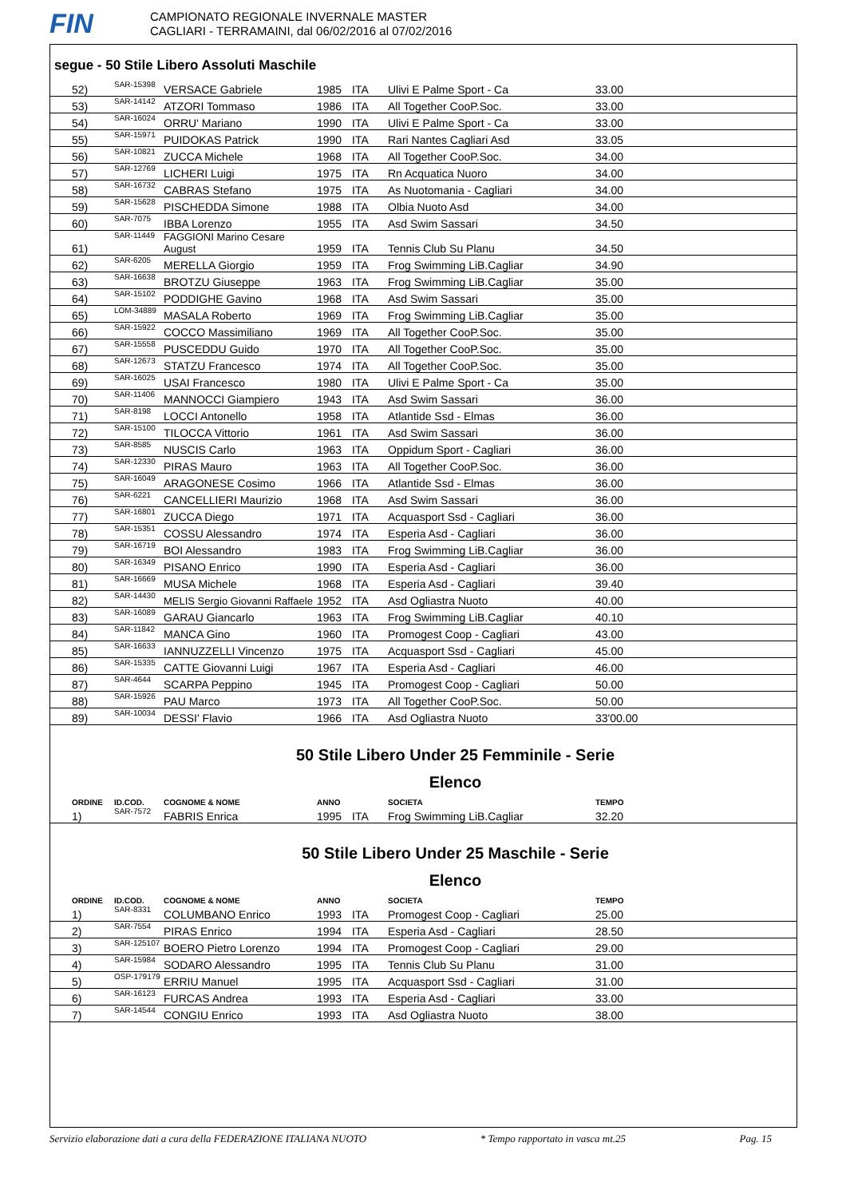FIN
CAMPIONATO REGIONALE INVERNALE MASTER
CAGLIARI - TERRAMAINI, dal 06/02/2016 al 07/02/2016
segue - 50 Stile Libero Assoluti Maschile
| 52) | SAR-15398 | VERSACE Gabriele | 1985 | ITA | Ulivi E Palme Sport - Ca | 33.00 |
| 53) | SAR-14142 | ATZORI Tommaso | 1986 | ITA | All Together CooP.Soc. | 33.00 |
| 54) | SAR-16024 | ORRU' Mariano | 1990 | ITA | Ulivi E Palme Sport - Ca | 33.00 |
| 55) | SAR-15971 | PUIDOKAS Patrick | 1990 | ITA | Rari Nantes Cagliari Asd | 33.05 |
| 56) | SAR-10821 | ZUCCA Michele | 1968 | ITA | All Together CooP.Soc. | 34.00 |
| 57) | SAR-12769 | LICHERI Luigi | 1975 | ITA | Rn Acquatica Nuoro | 34.00 |
| 58) | SAR-16732 | CABRAS Stefano | 1975 | ITA | As Nuotomania - Cagliari | 34.00 |
| 59) | SAR-15628 | PISCHEDDA Simone | 1988 | ITA | Olbia Nuoto Asd | 34.00 |
| 60) | SAR-7075 | IBBA Lorenzo | 1955 | ITA | Asd Swim Sassari | 34.50 |
| 61) | SAR-11449 | FAGGIONI Marino Cesare August | 1959 | ITA | Tennis Club Su Planu | 34.50 |
| 62) | SAR-6205 | MERELLA Giorgio | 1959 | ITA | Frog Swimming LiB.Cagliar | 34.90 |
| 63) | SAR-16638 | BROTZU Giuseppe | 1963 | ITA | Frog Swimming LiB.Cagliar | 35.00 |
| 64) | SAR-15102 | PODDIGHE Gavino | 1968 | ITA | Asd Swim Sassari | 35.00 |
| 65) | LOM-34889 | MASALA Roberto | 1969 | ITA | Frog Swimming LiB.Cagliar | 35.00 |
| 66) | SAR-15922 | COCCO Massimiliano | 1969 | ITA | All Together CooP.Soc. | 35.00 |
| 67) | SAR-15558 | PUSCEDDU Guido | 1970 | ITA | All Together CooP.Soc. | 35.00 |
| 68) | SAR-12673 | STATZU Francesco | 1974 | ITA | All Together CooP.Soc. | 35.00 |
| 69) | SAR-16025 | USAI Francesco | 1980 | ITA | Ulivi E Palme Sport - Ca | 35.00 |
| 70) | SAR-11406 | MANNOCCI Giampiero | 1943 | ITA | Asd Swim Sassari | 36.00 |
| 71) | SAR-8198 | LOCCI Antonello | 1958 | ITA | Atlantide Ssd - Elmas | 36.00 |
| 72) | SAR-15100 | TILOCCA Vittorio | 1961 | ITA | Asd Swim Sassari | 36.00 |
| 73) | SAR-8585 | NUSCIS Carlo | 1963 | ITA | Oppidum Sport - Cagliari | 36.00 |
| 74) | SAR-12330 | PIRAS Mauro | 1963 | ITA | All Together CooP.Soc. | 36.00 |
| 75) | SAR-16049 | ARAGONESE Cosimo | 1966 | ITA | Atlantide Ssd - Elmas | 36.00 |
| 76) | SAR-6221 | CANCELLIERI Maurizio | 1968 | ITA | Asd Swim Sassari | 36.00 |
| 77) | SAR-16801 | ZUCCA Diego | 1971 | ITA | Acquasport Ssd - Cagliari | 36.00 |
| 78) | SAR-15351 | COSSU Alessandro | 1974 | ITA | Esperia Asd - Cagliari | 36.00 |
| 79) | SAR-16719 | BOI Alessandro | 1983 | ITA | Frog Swimming LiB.Cagliar | 36.00 |
| 80) | SAR-16349 | PISANO Enrico | 1990 | ITA | Esperia Asd - Cagliari | 36.00 |
| 81) | SAR-16669 | MUSA Michele | 1968 | ITA | Esperia Asd - Cagliari | 39.40 |
| 82) | SAR-14430 | MELIS Sergio Giovanni Raffaele | 1952 | ITA | Asd Ogliastra Nuoto | 40.00 |
| 83) | SAR-16089 | GARAU Giancarlo | 1963 | ITA | Frog Swimming LiB.Cagliar | 40.10 |
| 84) | SAR-11842 | MANCA Gino | 1960 | ITA | Promogest Coop - Cagliari | 43.00 |
| 85) | SAR-16633 | IANNUZZELLI Vincenzo | 1975 | ITA | Acquasport Ssd - Cagliari | 45.00 |
| 86) | SAR-15335 | CATTE Giovanni Luigi | 1967 | ITA | Esperia Asd - Cagliari | 46.00 |
| 87) | SAR-4644 | SCARPA Peppino | 1945 | ITA | Promogest Coop - Cagliari | 50.00 |
| 88) | SAR-15926 | PAU Marco | 1973 | ITA | All Together CooP.Soc. | 50.00 |
| 89) | SAR-10034 | DESSI' Flavio | 1966 | ITA | Asd Ogliastra Nuoto | 33'00.00 |
50 Stile Libero Under 25 Femminile - Serie
Elenco
| ORDINE | ID.COD. | COGNOME & NOME | ANNO | | SOCIETA | TEMPO |
| --- | --- | --- | --- | --- | --- | --- |
| 1) | SAR-7572 | FABRIS Enrica | 1995 | ITA | Frog Swimming LiB.Cagliar | 32.20 |
50 Stile Libero Under 25 Maschile - Serie
Elenco
| ORDINE | ID.COD. | COGNOME & NOME | ANNO | | SOCIETA | TEMPO |
| --- | --- | --- | --- | --- | --- | --- |
| 1) | SAR-8331 | COLUMBANO Enrico | 1993 | ITA | Promogest Coop - Cagliari | 25.00 |
| 2) | SAR-7554 | PIRAS Enrico | 1994 | ITA | Esperia Asd - Cagliari | 28.50 |
| 3) | SAR-125107 | BOERO Pietro Lorenzo | 1994 | ITA | Promogest Coop - Cagliari | 29.00 |
| 4) | SAR-15984 | SODARO Alessandro | 1995 | ITA | Tennis Club Su Planu | 31.00 |
| 5) | OSP-179179 | ERRIU Manuel | 1995 | ITA | Acquasport Ssd - Cagliari | 31.00 |
| 6) | SAR-16123 | FURCAS Andrea | 1993 | ITA | Esperia Asd - Cagliari | 33.00 |
| 7) | SAR-14544 | CONGIU Enrico | 1993 | ITA | Asd Ogliastra Nuoto | 38.00 |
Servizio elaborazione dati a cura della FEDERAZIONE ITALIANA NUOTO * Tempo rapportato in vasca mt.25 Pag. 15